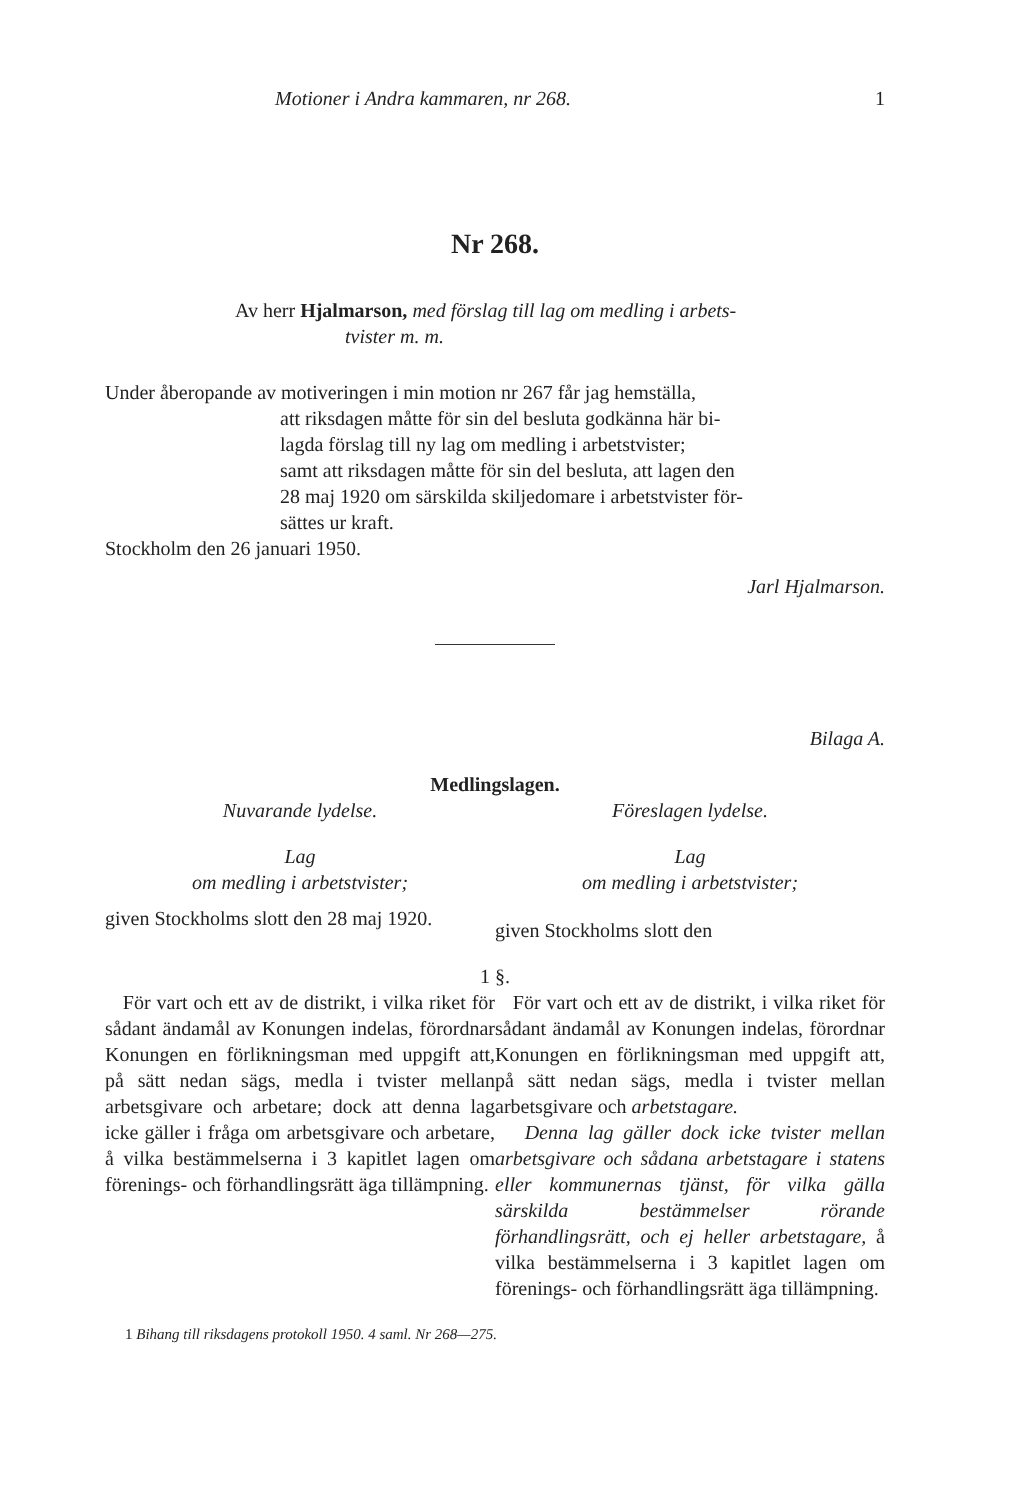Motioner i Andra kammaren, nr 268. 1
Nr 268.
Av herr Hjalmarson, med förslag till lag om medling i arbets-
tvister m. m.
Under åberopande av motiveringen i min motion nr 267 får jag hemställa,
att riksdagen måtte för sin del besluta godkänna här bi-
lagda förslag till ny lag om medling i arbetstvister;
samt att riksdagen måtte för sin del besluta, att lagen den
28 maj 1920 om särskilda skiljedomare i arbetstvister för-
sättes ur kraft.
Stockholm den 26 januari 1950.
Jarl Hjalmarson.
Bilaga A.
Medlingslagen.
Nuvarande lydelse.
Lag
om medling i arbetstvister;
given Stockholms slott den 28 maj 1920.
Föreslagen lydelse.
Lag
om medling i arbetstvister;
given Stockholms slott den
1 §.
För vart och ett av de distrikt, i vilka riket för sådant ändamål av Konungen indelas, förordnar Konungen en förlikningsman med uppgift att, på sätt nedan sägs, medla i tvister mellan arbetsgivare och arbetare; dock att denna lag icke gäller i fråga om arbetsgivare och arbetare, å vilka bestämmelserna i 3 kapitlet lagen om förenings- och förhandlingsrätt äga tillämpning.
För vart och ett av de distrikt, i vilka riket för sådant ändamål av Konungen indelas, förordnar Konungen en förlikningsman med uppgift att, på sätt nedan sägs, medla i tvister mellan arbetsgivare och arbetstagare.
Denna lag gäller dock icke tvister mellan arbetsgivare och sådana arbetstagare i statens eller kommunernas tjänst, för vilka gälla särskilda bestämmelser rörande förhandlingsrätt, och ej heller arbetstagare, å vilka bestämmelserna i 3 kapitlet lagen om förenings- och förhandlingsrätt äga tillämpning.
1 Bihang till riksdagens protokoll 1950. 4 saml. Nr 268—275.